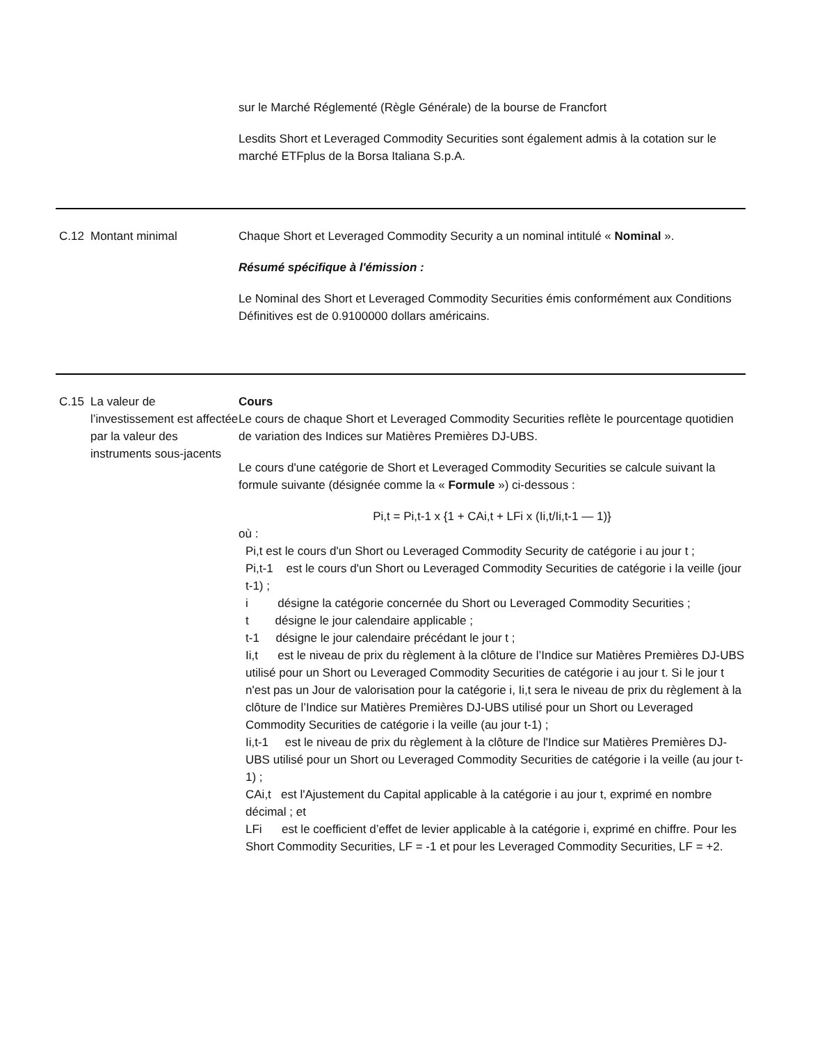sur le Marché Réglementé (Règle Générale) de la bourse de Francfort
Lesdits Short et Leveraged Commodity Securities sont également admis à la cotation sur le marché ETFplus de la Borsa Italiana S.p.A.
C.12 Montant minimal Chaque Short et Leveraged Commodity Security a un nominal intitulé « Nominal ».
Résumé spécifique à l'émission :
Le Nominal des Short et Leveraged Commodity Securities émis conformément aux Conditions Définitives est de 0.9100000 dollars américains.
C.15 La valeur de l’investissement est affectée par la valeur des instruments sous-jacents
Cours
Le cours de chaque Short et Leveraged Commodity Securities reflète le pourcentage quotidien de variation des Indices sur Matières Premières DJ-UBS.
Le cours d'une catégorie de Short et Leveraged Commodity Securities se calcule suivant la formule suivante (désignée comme la « Formule ») ci-dessous :
Pi,t = Pi,t-1 x {1 + CAi,t + LFi x (Ii,t/Ii,t-1 — 1)}
où :
Pi,t est le cours d'un Short ou Leveraged Commodity Security de catégorie i au jour t ;
Pi,t-1 est le cours d'un Short ou Leveraged Commodity Securities de catégorie i la veille (jour t-1) ;
i désigne la catégorie concernée du Short ou Leveraged Commodity Securities ;
t désigne le jour calendaire applicable ;
t-1 désigne le jour calendaire précédant le jour t ;
Ii,t est le niveau de prix du règlement à la clôture de l’Indice sur Matières Premières DJ-UBS utilisé pour un Short ou Leveraged Commodity Securities de catégorie i au jour t. Si le jour t n'est pas un Jour de valorisation pour la catégorie i, Ii,t sera le niveau de prix du règlement à la clôture de l’Indice sur Matières Premières DJ-UBS utilisé pour un Short ou Leveraged Commodity Securities de catégorie i la veille (au jour t-1) ;
Ii,t-1 est le niveau de prix du règlement à la clôture de l'Indice sur Matières Premières DJ-UBS utilisé pour un Short ou Leveraged Commodity Securities de catégorie i la veille (au jour t-1) ;
CAi,t est l'Ajustement du Capital applicable à la catégorie i au jour t, exprimé en nombre décimal ; et
LFi est le coefficient d’effet de levier applicable à la catégorie i, exprimé en chiffre. Pour les Short Commodity Securities, LF = -1 et pour les Leveraged Commodity Securities, LF = +2.